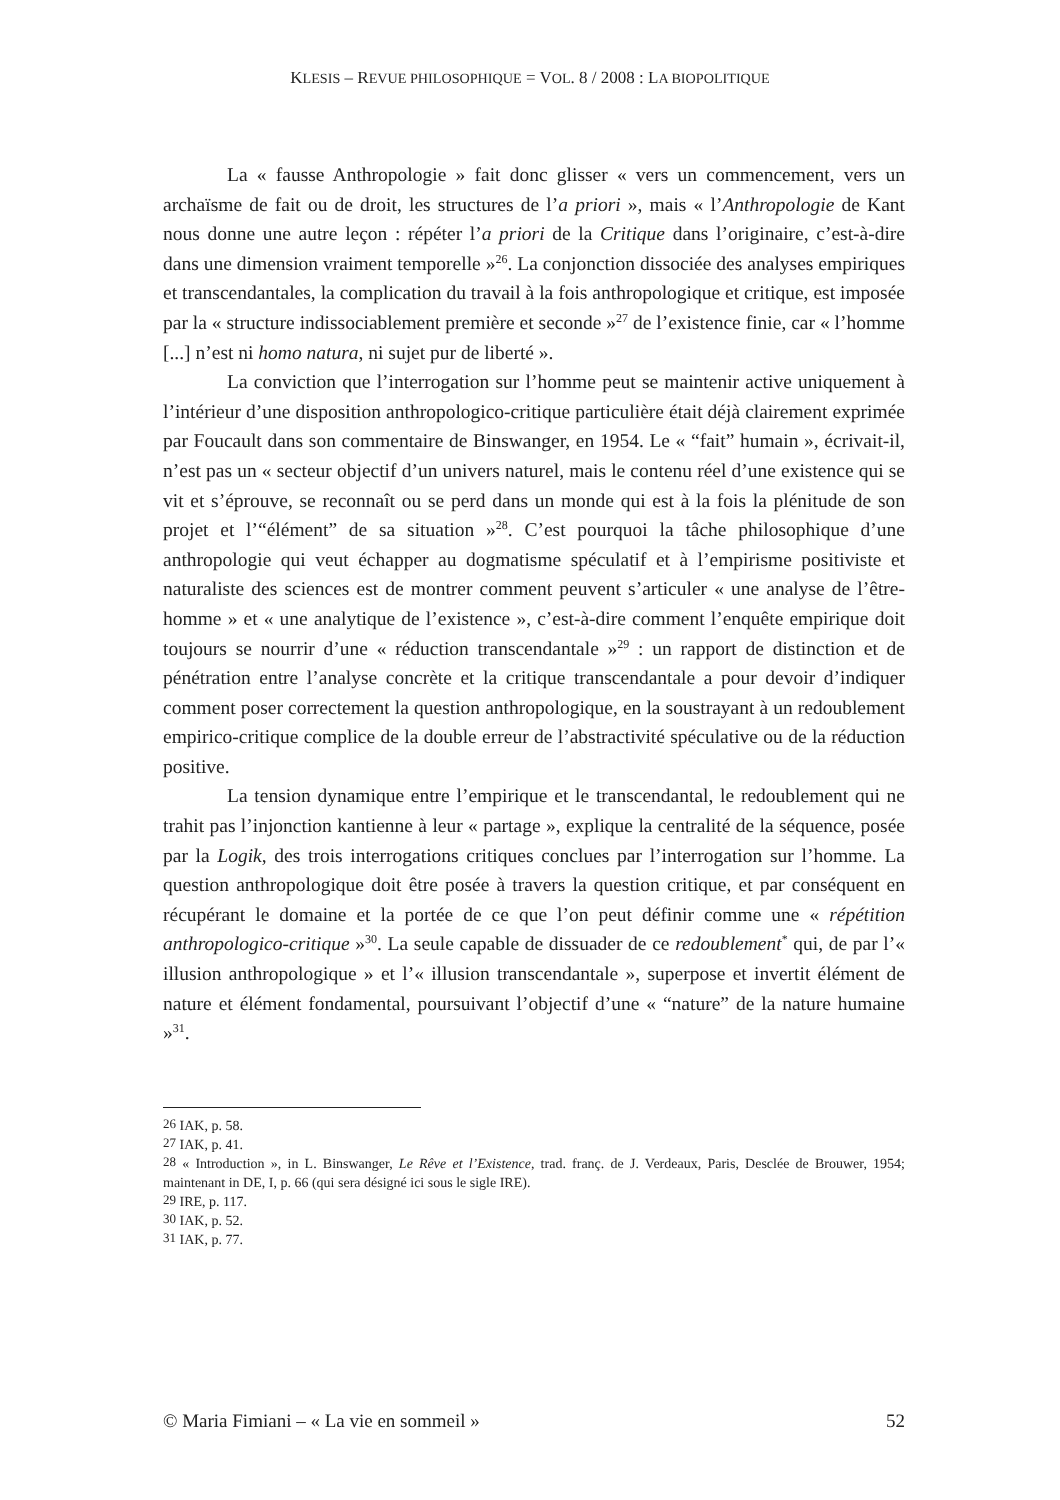KLESIS – REVUE PHILOSOPHIQUE = VOL. 8 / 2008 : LA BIOPOLITIQUE
La « fausse Anthropologie » fait donc glisser « vers un commencement, vers un archaïsme de fait ou de droit, les structures de l’a priori », mais « l’Anthropologie de Kant nous donne une autre leçon : répéter l’a priori de la Critique dans l’originaire, c’est-à-dire dans une dimension vraiment temporelle »<sup>26</sup>. La conjonction dissociée des analyses empiriques et transcendantales, la complication du travail à la fois anthropologique et critique, est imposée par la « structure indissociablement première et seconde »<sup>27</sup> de l’existence finie, car « l’homme [...] n’est ni homo natura, ni sujet pur de liberté ».
La conviction que l’interrogation sur l’homme peut se maintenir active uniquement à l’intérieur d’une disposition anthropologico-critique particulière était déjà clairement exprimée par Foucault dans son commentaire de Binswanger, en 1954. Le « “fait” humain », écrivait-il, n’est pas un « secteur objectif d’un univers naturel, mais le contenu réel d’une existence qui se vit et s’éprouve, se reconnaît ou se perd dans un monde qui est à la fois la plénitude de son projet et l’“élément” de sa situation »<sup>28</sup>. C’est pourquoi la tâche philosophique d’une anthropologie qui veut échapper au dogmatisme spéculatif et à l’empirisme positiviste et naturaliste des sciences est de montrer comment peuvent s’articuler « une analyse de l’être-homme » et « une analytique de l’existence », c’est-à-dire comment l’enquête empirique doit toujours se nourrir d’une « réduction transcendantale »<sup>29</sup> : un rapport de distinction et de pénétration entre l’analyse concrète et la critique transcendantale a pour devoir d’indiquer comment poser correctement la question anthropologique, en la soustrayant à un redoublement empirico-critique complice de la double erreur de l’abstractivité spéculative ou de la réduction positive.
La tension dynamique entre l’empirique et le transcendantal, le redoublement qui ne trahit pas l’injonction kantienne à leur « partage », explique la centralité de la séquence, posée par la Logik, des trois interrogations critiques conclues par l’interrogation sur l’homme. La question anthropologique doit être posée à travers la question critique, et par conséquent en récupérant le domaine et la portée de ce que l’on peut définir comme une « répétition anthropologico-critique »<sup>30</sup>. La seule capable de dissuader de ce redoublement<sup>*</sup> qui, de par l’« illusion anthropologique » et l’« illusion transcendantale », superpose et invertit élément de nature et élément fondamental, poursuivant l’objectif d’une « “nature” de la nature humaine »<sup>31</sup>.
<sup>26</sup> IAK, p. 58.
<sup>27</sup> IAK, p. 41.
<sup>28</sup> « Introduction », in L. Binswanger, Le Rêve et l’Existence, trad. franç. de J. Verdeaux, Paris, Desclée de Brouwer, 1954; maintenant in DE, I, p. 66 (qui sera désigné ici sous le sigle IRE).
<sup>29</sup> IRE, p. 117.
<sup>30</sup> IAK, p. 52.
<sup>31</sup> IAK, p. 77.
© Maria Fimiani – « La vie en sommeil » 52